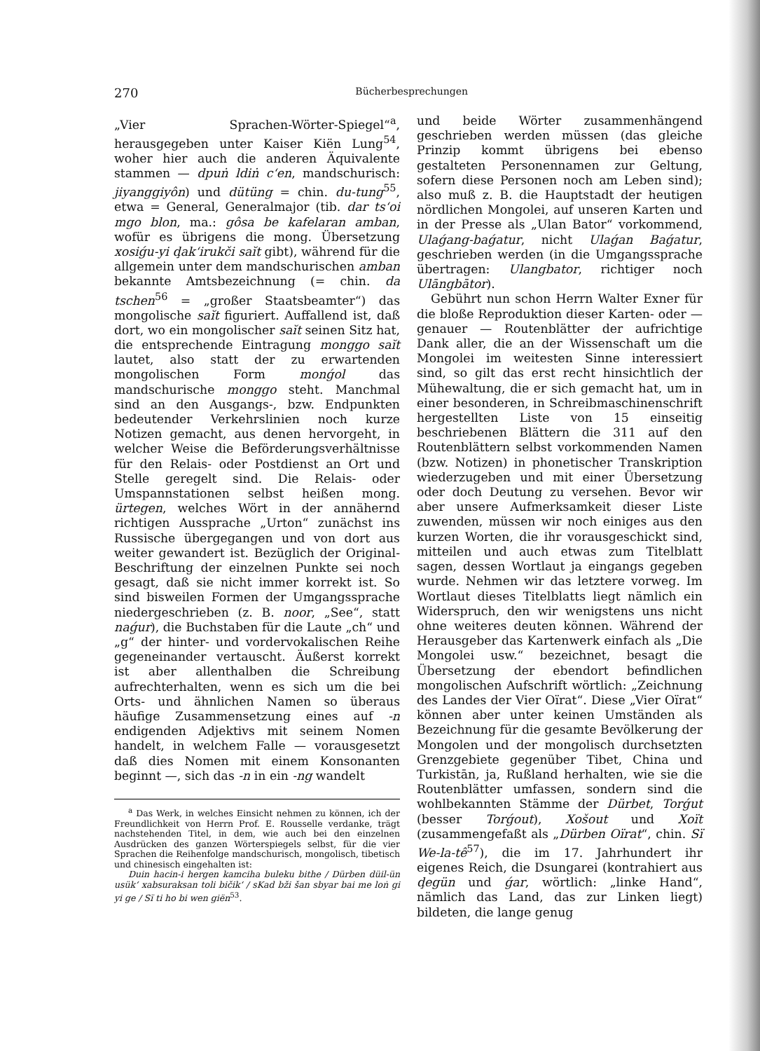270 Bücherbesprechungen
„Vier Sprachen-Wörter-Spiegel“<sup>a</sup>, herausgegeben unter Kaiser Kiën Lung<sup>54</sup>, woher hier auch die anderen Äquivalente stammen — dpuṅ ldiṅ c‘en, mandschurisch: jiyanggiyôn) und dütüng = chin. du-tung<sup>55</sup>, etwa = General, Generalmajor (tib. dar ts‘oi mgo blon, ma.: gôsa be kafelaran amban, wofür es übrigens die mong. Übersetzung xosiǵu-yi ḑak‘irukči saĭt gibt), während für die allgemein unter dem mandschurischen amban bekannte Amtsbezeichnung (= chin. da tschen<sup>56</sup> = „großer Staatsbeamter“) das mongolische saĭt figuriert. Auffallend ist, daß dort, wo ein mongolischer saĭt seinen Sitz hat, die entsprechende Eintragung monggo saĭt lautet, also statt der zu erwartenden mongolischen Form monǵol das mandschurische monggo steht. Manchmal sind an den Ausgangs-, bzw. Endpunkten bedeutender Verkehrslinien noch kurze Notizen gemacht, aus denen hervorgeht, in welcher Weise die Beförderungsverhältnisse für den Relais- oder Postdienst an Ort und Stelle geregelt sind. Die Relais- oder Umspannstationen selbst heißen mong. ürtegen, welches Wört in der annähernd richtigen Aussprache „Urton“ zunächst ins Russische übergegangen und von dort aus weiter gewandert ist. Bezüglich der Original-Beschriftung der einzelnen Punkte sei noch gesagt, daß sie nicht immer korrekt ist. So sind bisweilen Formen der Umgangssprache niedergeschrieben (z. B. noor, „See“, statt naǵur), die Buchstaben für die Laute „ch“ und „g“ der hinter- und vordervokalischen Reihe gegeneinander vertauscht. Äußerst korrekt ist aber allenthalben die Schreibung aufrechterhalten, wenn es sich um die bei Orts- und ähnlichen Namen so überaus häufige Zusammensetzung eines auf -n endigenden Adjektivs mit seinem Nomen handelt, in welchem Falle — vorausgesetzt daß dies Nomen mit einem Konsonanten beginnt —, sich das -n in ein -ng wandelt
<sup>a</sup> Das Werk, in welches Einsicht nehmen zu können, ich der Freundlichkeit von Herrn Prof. E. Rousselle verdanke, trägt nachstehenden Titel, in dem, wie auch bei den einzelnen Ausdrücken des ganzen Wörterspiegels selbst, für die vier Sprachen die Reihenfolge mandschurisch, mongolisch, tibetisch und chinesisch eingehalten ist:
Duin hacin-i hergen kamciha buleku bithe / Dürben düil-ün usük‘ xabsuraksan toli bičik‘ / sKad bži šan sbyar bai me loṅ gi yi ge / Sï ti ho bi wen giën<sup>53</sup>.
und beide Wörter zusammenhängend geschrieben werden müssen (das gleiche Prinzip kommt übrigens bei ebenso gestalteten Personennamen zur Geltung, sofern diese Personen noch am Leben sind); also muß z. B. die Hauptstadt der heutigen nördlichen Mongolei, auf unseren Karten und in der Presse als „Ulan Bator“ vorkommend, Ulaǵang-baǵatur, nicht Ulaǵan Baǵatur, geschrieben werden (in die Umgangssprache übertragen: Ulangbator, richtiger noch Ulāngbātor).
Gebührt nun schon Herrn Walter Exner für die bloße Reproduktion dieser Karten- oder — genauer — Routenblätter der aufrichtige Dank aller, die an der Wissenschaft um die Mongolei im weitesten Sinne interessiert sind, so gilt das erst recht hinsichtlich der Mühewaltung, die er sich gemacht hat, um in einer besonderen, in Schreibmaschinenschrift hergestellten Liste von 15 einseitig beschriebenen Blättern die 311 auf den Routenblättern selbst vorkommenden Namen (bzw. Notizen) in phonetischer Transkription wiederzugeben und mit einer Übersetzung oder doch Deutung zu versehen. Bevor wir aber unsere Aufmerksamkeit dieser Liste zuwenden, müssen wir noch einiges aus den kurzen Worten, die ihr vorausgeschickt sind, mitteilen und auch etwas zum Titelblatt sagen, dessen Wortlaut ja eingangs gegeben wurde. Nehmen wir das letztere vorweg. Im Wortlaut dieses Titelblatts liegt nämlich ein Widerspruch, den wir wenigstens uns nicht ohne weiteres deuten können. Während der Herausgeber das Kartenwerk einfach als „Die Mongolei usw.“ bezeichnet, besagt die Übersetzung der ebendort befindlichen mongolischen Aufschrift wörtlich: „Zeichnung des Landes der Vier Oïrat“. Diese „Vier Oïrat“ können aber unter keinen Umständen als Bezeichnung für die gesamte Bevölkerung der Mongolen und der mongolisch durchsetzten Grenzgebiete gegenüber Tibet, China und Turkistān, ja, Rußland herhalten, wie sie die Routenblätter umfassen, sondern sind die wohlbekannten Stämme der Dürbet, Torǵut (besser Torǵout), Xošout und Xoït (zusammengefaßt als „Dürben Oïrat“, chin. Sï We-la-tê<sup>57</sup>), die im 17. Jahrhundert ihr eigenes Reich, die Dsungarei (kontrahiert aus ḑegün und ǵar, wörtlich: „linke Hand“, nämlich das Land, das zur Linken liegt) bildeten, die lange genug